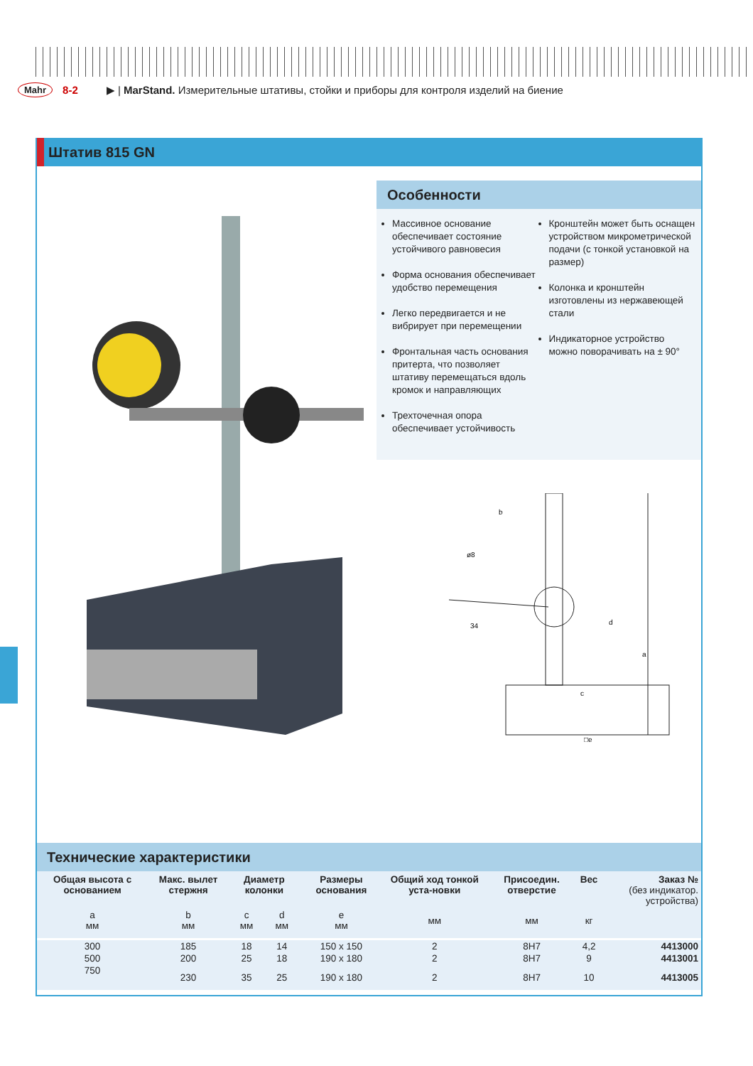Mahr 8-2 ▶ | MarStand. Измерительные штативы, стойки и приборы для контроля изделий на биение
Штатив 815 GN
Особенности
Массивное основание обеспечивает состояние устойчивого равновесия
Форма основания обеспечивает удобство перемещения
Легко передвигается и не вибрирует при перемещении
Фронтальная часть основания притерта, что позволяет штативу перемещаться вдоль кромок и направляющих
Трехточечная опора обеспечивает устойчивость
Кронштейн может быть оснащен устройством микрометрической подачи (с тонкой установкой на размер)
Колонка и кронштейн изготовлены из нержавеющей стали
Индикаторное устройство можно поворачивать на ± 90°
b
ø8
34
c
d
a
□e
Технические характеристики
| Общая высота с основанием | Макс. вылет стержня | Диаметр колонки | | Размеры основания | Общий ход тонкой уста-новки | Присоедин. отверстие | Вес | Заказ № (без индикатор. устройства) |
| --- | --- | --- | --- | --- | --- | --- | --- | --- |
| a мм | b мм | c мм | d мм | e мм | мм | мм | кг | |
| 300 | 185 | 18 | 14 | 150 x 150 | 2 | 8H7 | 4,2 | 4413000 |
| 500 | 200 | 25 | 18 | 190 x 180 | 2 | 8H7 | 9 | 4413001 |
| 750 | 230 | 35 | 25 | 190 x 180 | 2 | 8H7 | 10 | 4413005 |